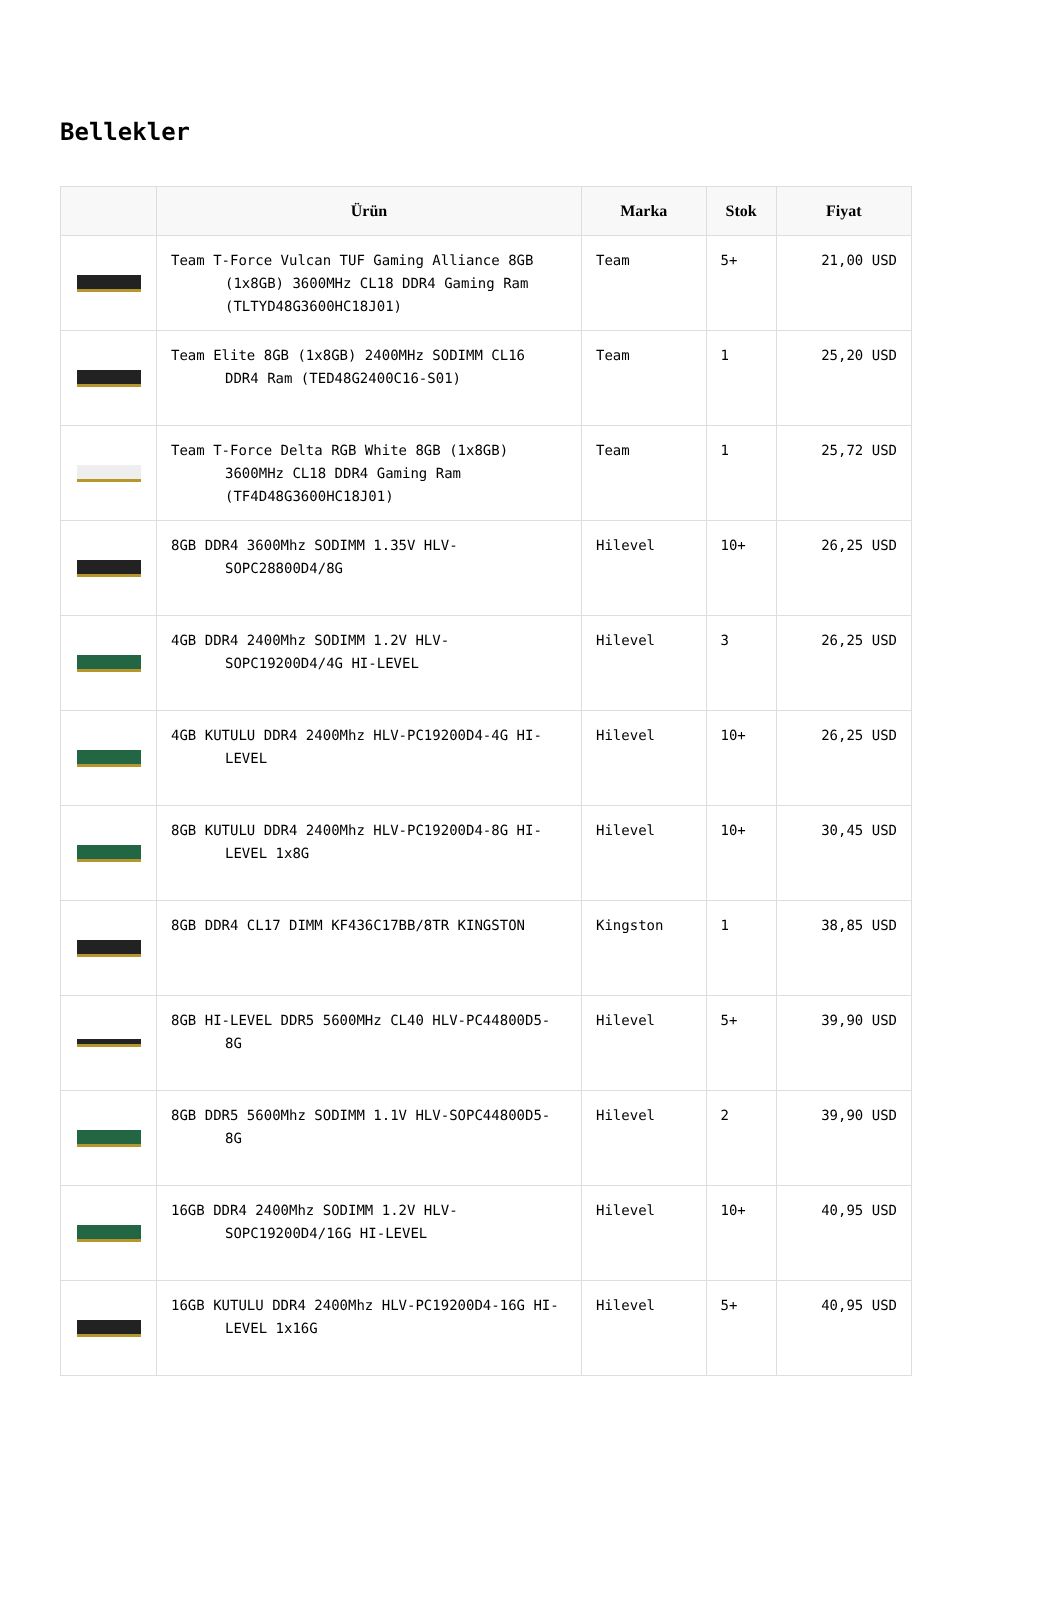Bellekler
| | Ürün | Marka | Stok | Fiyat |
| --- | --- | --- | --- | --- |
| | Team T-Force Vulcan TUF Gaming Alliance 8GB (1x8GB) 3600MHz CL18 DDR4 Gaming Ram (TLTYD48G3600HC18J01) | Team | 5+ | 21,00 USD |
| | Team Elite 8GB (1x8GB) 2400MHz SODIMM CL16 DDR4 Ram (TED48G2400C16-S01) | Team | 1 | 25,20 USD |
| | Team T-Force Delta RGB White 8GB (1x8GB) 3600MHz CL18 DDR4 Gaming Ram (TF4D48G3600HC18J01) | Team | 1 | 25,72 USD |
| | 8GB DDR4 3600Mhz SODIMM 1.35V HLV-SOPC28800D4/8G | Hilevel | 10+ | 26,25 USD |
| | 4GB DDR4 2400Mhz SODIMM 1.2V HLV-SOPC19200D4/4G HI-LEVEL | Hilevel | 3 | 26,25 USD |
| | 4GB KUTULU DDR4 2400Mhz HLV-PC19200D4-4G HI-LEVEL | Hilevel | 10+ | 26,25 USD |
| | 8GB KUTULU DDR4 2400Mhz HLV-PC19200D4-8G HI-LEVEL 1x8G | Hilevel | 10+ | 30,45 USD |
| | 8GB DDR4 CL17 DIMM KF436C17BB/8TR KINGSTON | Kingston | 1 | 38,85 USD |
| | 8GB HI-LEVEL DDR5 5600MHz CL40 HLV-PC44800D5-8G | Hilevel | 5+ | 39,90 USD |
| | 8GB DDR5 5600Mhz SODIMM 1.1V HLV-SOPC44800D5-8G | Hilevel | 2 | 39,90 USD |
| | 16GB DDR4 2400Mhz SODIMM 1.2V HLV-SOPC19200D4/16G HI-LEVEL | Hilevel | 10+ | 40,95 USD |
| | 16GB KUTULU DDR4 2400Mhz HLV-PC19200D4-16G HI-LEVEL 1x16G | Hilevel | 5+ | 40,95 USD |